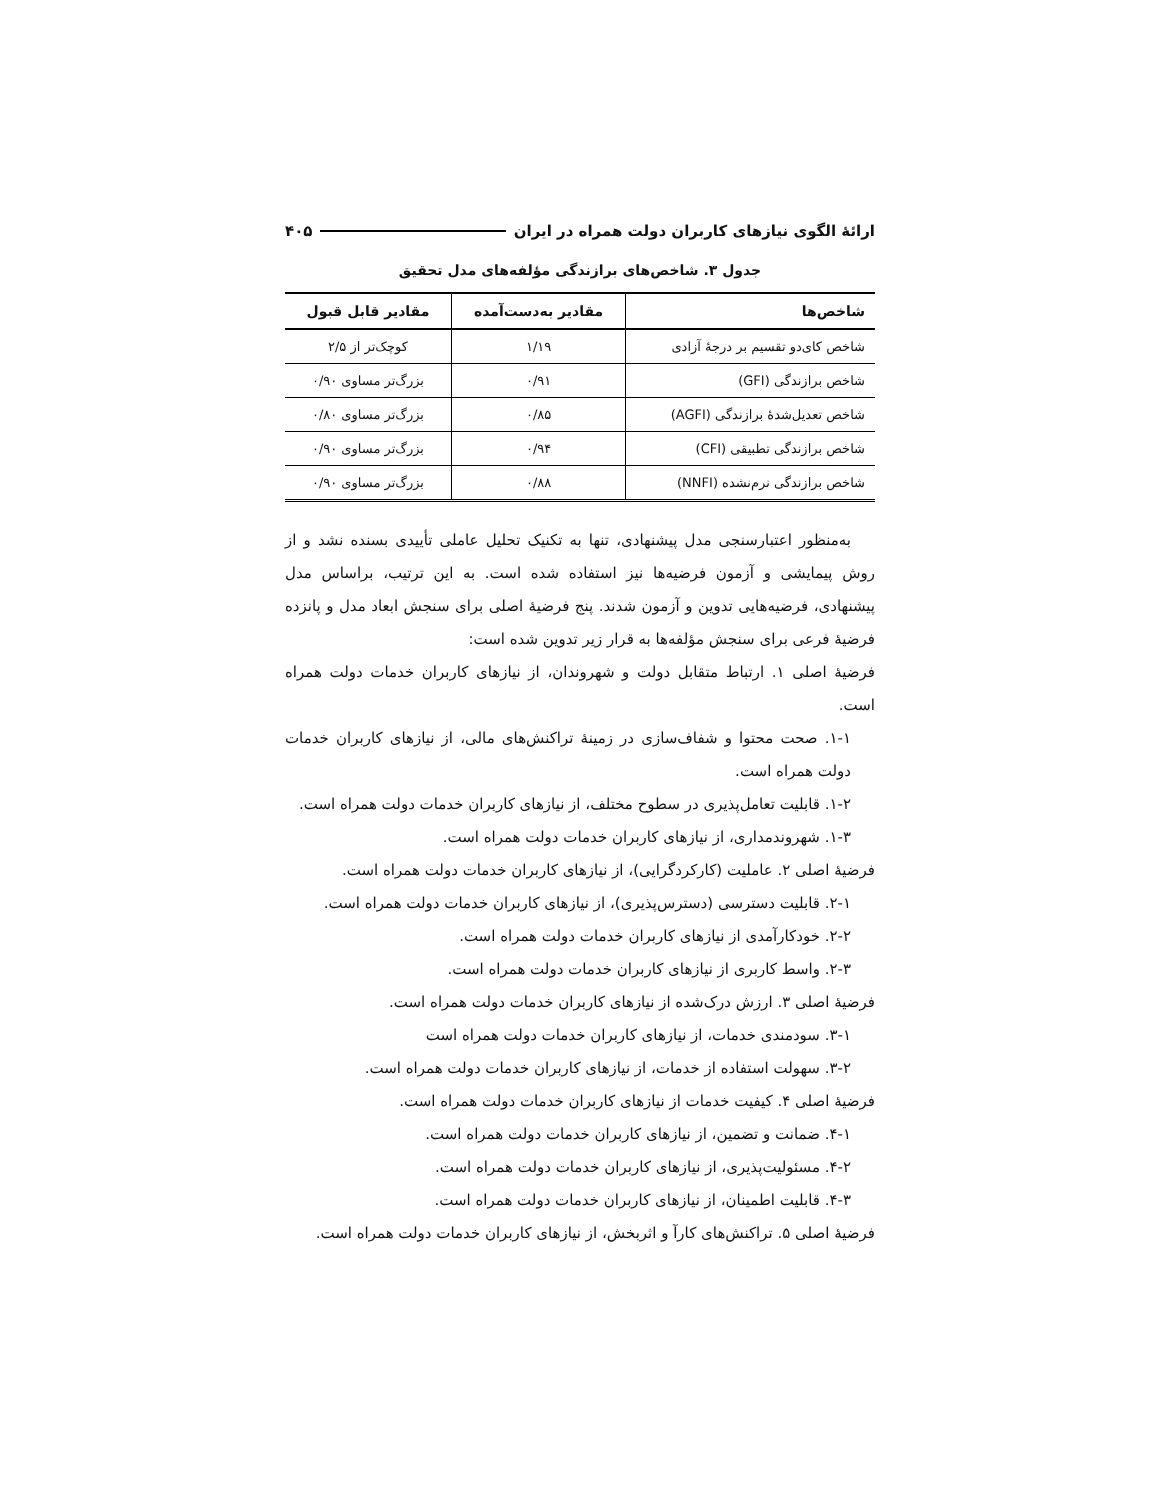ارائهٔ الگوی نیازهای کاربران دولت همراه در ایران ۴۰۵
جدول ۳. شاخص‌های برازندگی مؤلفه‌های مدل تحقیق
| شاخص‌ها | مقادیر به‌دست‌آمده | مقادیر قابل قبول |
| --- | --- | --- |
| شاخص کای‌دو تقسیم بر درجهٔ آزادی | ۱/۱۹ | کوچک‌تر از ۲/۵ |
| شاخص برازندگی (GFI) | ۰/۹۱ | بزرگ‌تر مساوی ۰/۹۰ |
| شاخص تعدیل‌شدهٔ برازندگی (AGFI) | ۰/۸۵ | بزرگ‌تر مساوی ۰/۸۰ |
| شاخص برازندگی تطبیقی (CFI) | ۰/۹۴ | بزرگ‌تر مساوی ۰/۹۰ |
| شاخص برازندگی نرم‌نشده (NNFI) | ۰/۸۸ | بزرگ‌تر مساوی ۰/۹۰ |
به‌منظور اعتبارسنجی مدل پیشنهادی، تنها به تکنیک تحلیل عاملی تأییدی بسنده نشد و از روش پیمایشی و آزمون فرضیه‌ها نیز استفاده شده است. به این ترتیب، براساس مدل پیشنهادی، فرضیه‌هایی تدوین و آزمون شدند. پنج فرضیهٔ اصلی برای سنجش ابعاد مدل و پانزده فرضیهٔ فرعی برای سنجش مؤلفه‌ها به قرار زیر تدوین شده است:
فرضیهٔ اصلی ۱. ارتباط متقابل دولت و شهروندان، از نیازهای کاربران خدمات دولت همراه است.
۱-۱. صحت محتوا و شفاف‌سازی در زمینهٔ تراکنش‌های مالی، از نیازهای کاربران خدمات دولت همراه است.
۱-۲. قابلیت تعامل‌پذیری در سطوح مختلف، از نیازهای کاربران خدمات دولت همراه است.
۱-۳. شهروندمداری، از نیازهای کاربران خدمات دولت همراه است.
فرضیهٔ اصلی ۲. عاملیت (کارکردگرایی)، از نیازهای کاربران خدمات دولت همراه است.
۲-۱. قابلیت دسترسی (دسترس‌پذیری)، از نیازهای کاربران خدمات دولت همراه است.
۲-۲. خودکارآمدی از نیازهای کاربران خدمات دولت همراه است.
۲-۳. واسط کاربری از نیازهای کاربران خدمات دولت همراه است.
فرضیهٔ اصلی ۳. ارزش درک‌شده از نیازهای کاربران خدمات دولت همراه است.
۳-۱. سودمندی خدمات، از نیازهای کاربران خدمات دولت همراه است
۳-۲. سهولت استفاده از خدمات، از نیازهای کاربران خدمات دولت همراه است.
فرضیهٔ اصلی ۴. کیفیت خدمات از نیازهای کاربران خدمات دولت همراه است.
۴-۱. ضمانت و تضمین، از نیازهای کاربران خدمات دولت همراه است.
۴-۲. مسئولیت‌پذیری، از نیازهای کاربران خدمات دولت همراه است.
۴-۳. قابلیت اطمینان، از نیازهای کاربران خدمات دولت همراه است.
فرضیهٔ اصلی ۵. تراکنش‌های کارآ و اثربخش، از نیازهای کاربران خدمات دولت همراه است.